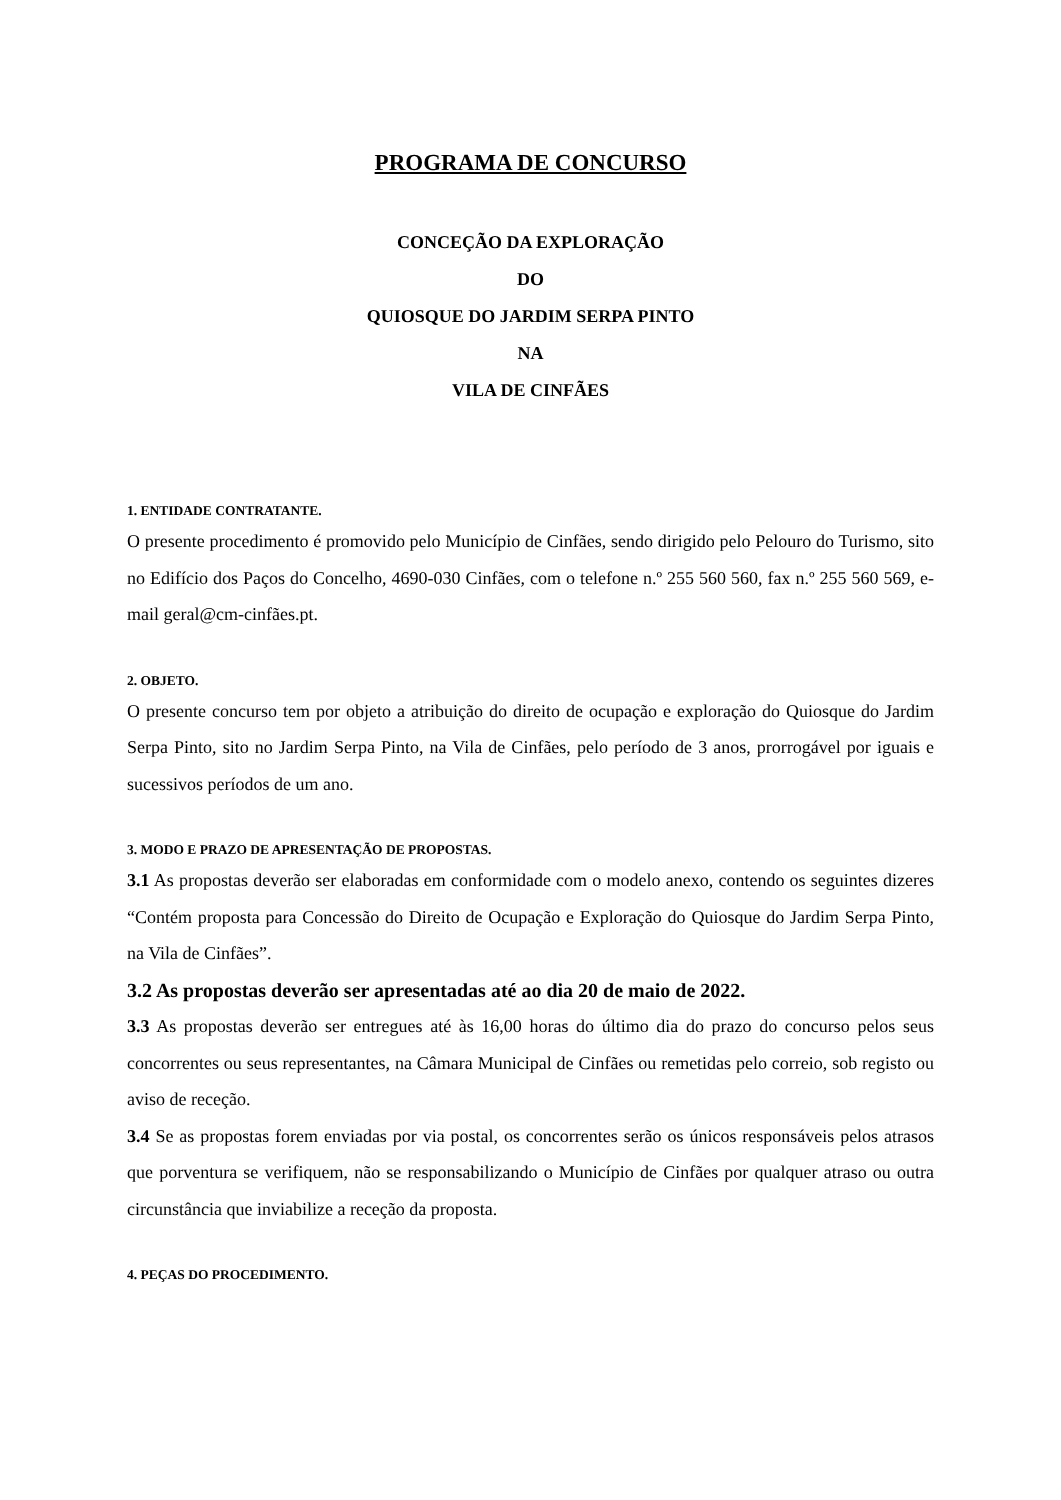PROGRAMA DE CONCURSO
CONCEÇÃO DA EXPLORAÇÃO
DO
QUIOSQUE DO JARDIM SERPA PINTO
NA
VILA DE CINFÃES
1. ENTIDADE CONTRATANTE.
O presente procedimento é promovido pelo Município de Cinfães, sendo dirigido pelo Pelouro do Turismo, sito no Edifício dos Paços do Concelho, 4690-030 Cinfães, com o telefone n.º 255 560 560, fax n.º 255 560 569, e-mail geral@cm-cinfães.pt.
2. OBJETO.
O presente concurso tem por objeto a atribuição do direito de ocupação e exploração do Quiosque do Jardim Serpa Pinto, sito no Jardim Serpa Pinto, na Vila de Cinfães, pelo período de 3 anos, prorrogável por iguais e sucessivos períodos de um ano.
3. MODO E PRAZO DE APRESENTAÇÃO DE PROPOSTAS.
3.1 As propostas deverão ser elaboradas em conformidade com o modelo anexo, contendo os seguintes dizeres “Contém proposta para Concessão do Direito de Ocupação e Exploração do Quiosque do Jardim Serpa Pinto, na Vila de Cinfães”.
3.2 As propostas deverão ser apresentadas até ao dia 20 de maio de 2022.
3.3 As propostas deverão ser entregues até às 16,00 horas do último dia do prazo do concurso pelos seus concorrentes ou seus representantes, na Câmara Municipal de Cinfães ou remetidas pelo correio, sob registo ou aviso de receção.
3.4 Se as propostas forem enviadas por via postal, os concorrentes serão os únicos responsáveis pelos atrasos que porventura se verifiquem, não se responsabilizando o Município de Cinfães por qualquer atraso ou outra circunstância que inviabilize a receção da proposta.
4. PEÇAS DO PROCEDIMENTO.